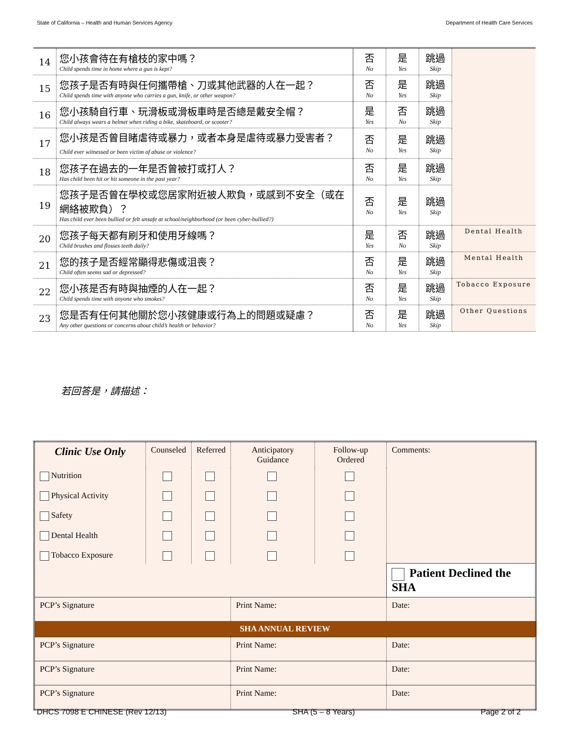State of California – Health and Human Services Agency Department of Health Care Services
| 14 | 您小孩會待在有槍枝的家中嗎？ Child spends time in home where a gun is kept? | 否 No | 是 Yes | 跳過 Skip | |
| 15 | 您孩子是否有時與任何攜帶槍、刀或其他武器的人在一起？ Child spends time with anyone who carries a gun, knife, or other weapon? | 否 No | 是 Yes | 跳過 Skip | |
| 16 | 您小孩騎自行車、玩滑板或滑板車時是否總是戴安全帽？ Child always wears a helmet when riding a bike, skateboard, or scooter? | 是 Yes | 否 No | 跳過 Skip | |
| 17 | 您小孩是否曾目睹虐待或暴力，或者本身是虐待或暴力受害者？ Child ever witnessed or been victim of abuse or violence? | 否 No | 是 Yes | 跳過 Skip | |
| 18 | 您孩子在過去的一年是否曾被打或打人？ Has child been hit or hit someone in the past year? | 否 No | 是 Yes | 跳過 Skip | |
| 19 | 您孩子是否曾在學校或您居家附近被人欺負，或感到不安全（或在網絡被欺負）？ Has child ever been bullied or felt unsafe at school/neighborhood (or been cyber-bullied?) | 否 No | 是 Yes | 跳過 Skip | |
| 20 | 您孩子每天都有刷牙和使用牙線嗎？ Child brushes and flosses teeth daily? | 是 Yes | 否 No | 跳過 Skip | Dental Health |
| 21 | 您的孩子是否經常顯得悲傷或沮喪？ Child often seems sad or depressed? | 否 No | 是 Yes | 跳過 Skip | Mental Health |
| 22 | 您小孩是否有時與抽煙的人在一起？ Child spends time with anyone who smokes? | 否 No | 是 Yes | 跳過 Skip | Tobacco Exposure |
| 23 | 您是否有任何其他關於您小孩健康或行為上的問題或疑慮？ Any other questions or concerns about child’s health or behavior? | 否 No | 是 Yes | 跳過 Skip | Other Questions |
若回答是，請描述：
| Clinic Use Only | Counseled | Referred | Anticipatory Guidance | Follow-up Ordered | Comments: | |
| Nutrition Physical Activity Safety Dental Health Tobacco Exposure | | | | | | |
| | | | | | Patient Declined the SHA | |
| PCP’s Signature | | | Print Name: | | | Date: |
| SHA ANNUAL REVIEW | | | | | | |
| PCP’s Signature | | | Print Name: | | | Date: |
| PCP’s Signature | | | Print Name: | | | Date: |
| PCP’s Signature | | | Print Name: | | | Date: |
DHCS 7098 E CHINESE (Rev 12/13) SHA (5 – 8 Years) Page 2 of 2